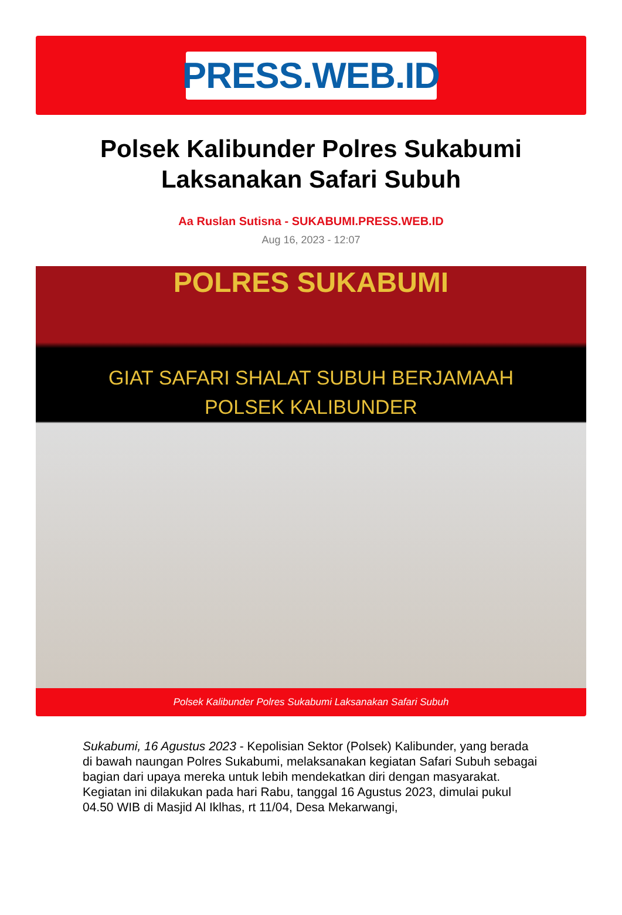PRESS.WEB.ID
Polsek Kalibunder Polres Sukabumi Laksanakan Safari Subuh
Aa Ruslan Sutisna - SUKABUMI.PRESS.WEB.ID
Aug 16, 2023 - 12:07
POLRES SUKABUMI
GIAT SAFARI SHALAT SUBUH BERJAMAAH
POLSEK KALIBUNDER
Polsek Kalibunder Polres Sukabumi Laksanakan Safari Subuh
Sukabumi, 16 Agustus 2023 - Kepolisian Sektor (Polsek) Kalibunder, yang berada di bawah naungan Polres Sukabumi, melaksanakan kegiatan Safari Subuh sebagai bagian dari upaya mereka untuk lebih mendekatkan diri dengan masyarakat. Kegiatan ini dilakukan pada hari Rabu, tanggal 16 Agustus 2023, dimulai pukul 04.50 WIB di Masjid Al Iklhas, rt 11/04, Desa Mekarwangi,